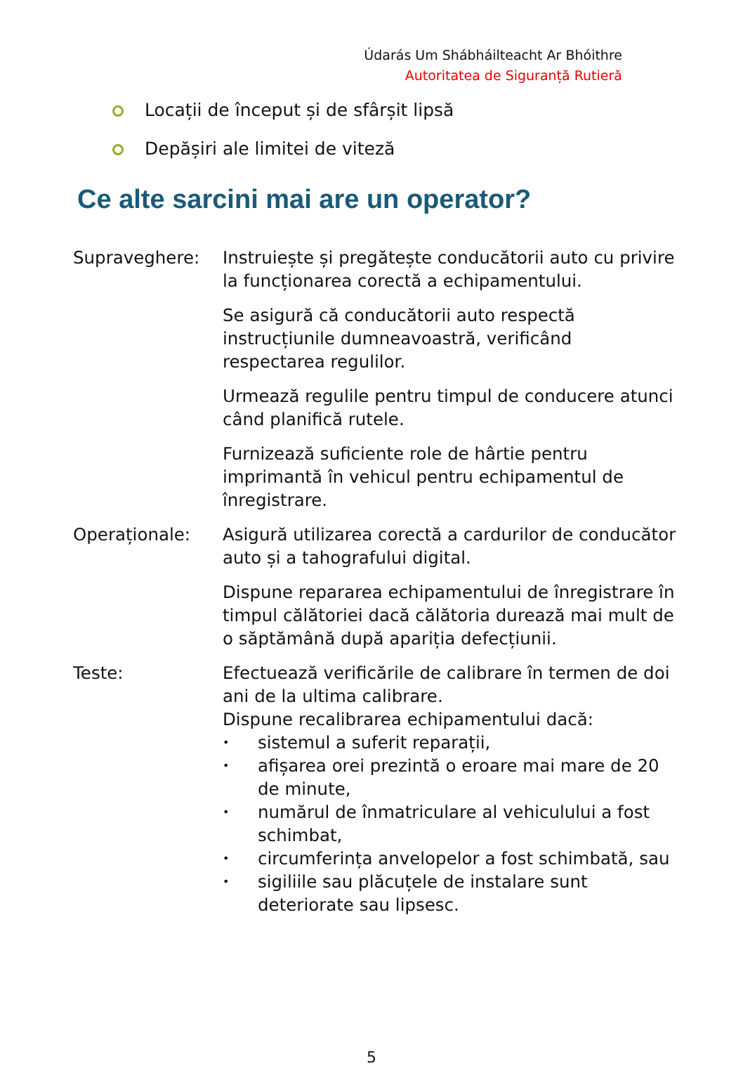Údarás Um Shábháilteacht Ar Bhóithre
Autoritatea de Siguranță Rutieră
Locații de început și de sfârșit lipsă
Depășiri ale limitei de viteză
Ce alte sarcini mai are un operator?
Supraveghere: Instruiește și pregătește conducătorii auto cu privire la funcționarea corectă a echipamentului.
Se asigură că conducătorii auto respectă instrucțiunile dumneavoastră, verificând respectarea regulilor.
Urmează regulile pentru timpul de conducere atunci când planifică rutele.
Furnizează suficiente role de hârtie pentru imprimantă în vehicul pentru echipamentul de înregistrare.
Operaționale: Asigură utilizarea corectă a cardurilor de conducător auto și a tahografului digital.
Dispune repararea echipamentului de înregistrare în timpul călătoriei dacă călătoria durează mai mult de o săptămână după apariția defecțiunii.
Teste: Efectuează verificările de calibrare în termen de doi ani de la ultima calibrare.
Dispune recalibrarea echipamentului dacă:
• sistemul a suferit reparații,
• afișarea orei prezintă o eroare mai mare de 20 de minute,
• numărul de înmatriculare al vehiculului a fost schimbat,
• circumferința anvelopelor a fost schimbată, sau
• sigiliile sau plăcuțele de instalare sunt deteriorate sau lipsesc.
5